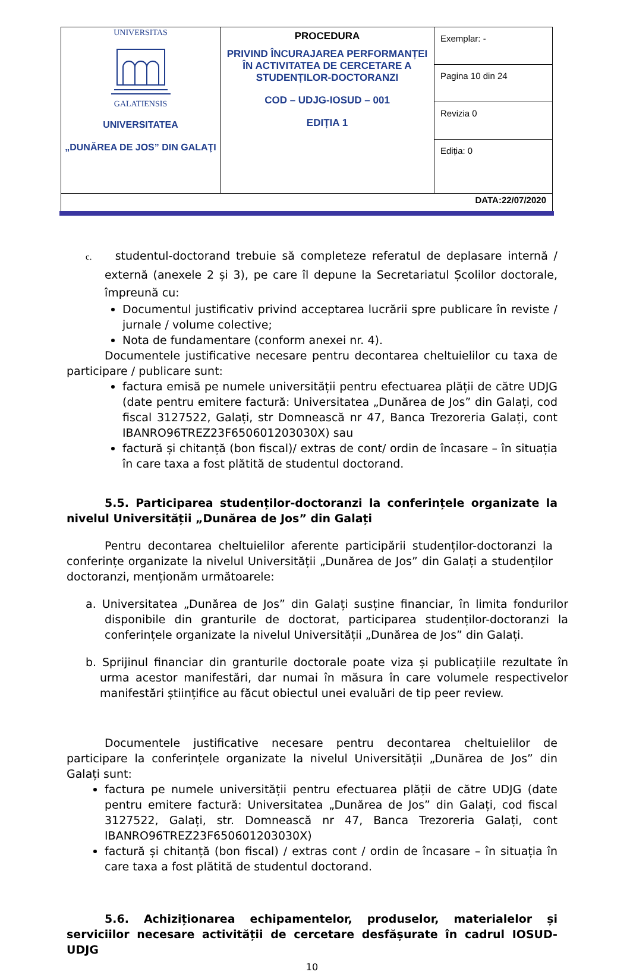| UNIVERSITAS GALATIENSIS UNIVERSITATEA „DUNĂREA DE JOS” DIN GALAŢI | PROCEDURA PRIVIND ÎNCURAJAREA PERFORMANȚEI ÎN ACTIVITATEA DE CERCETARE A STUDENȚILOR-DOCTORANZI COD – UDJG-IOSUD – 001 EDIȚIA 1 | Exemplar: - |
| | | Pagina 10 din 24 |
| | | Revizia 0 |
| | | Ediția: 0 |
| DATA:22/07/2020 | | |
c. studentul-doctorand trebuie să completeze referatul de deplasare internă / externă (anexele 2 și 3), pe care îl depune la Secretariatul Școlilor doctorale, împreună cu:
Documentul justificativ privind acceptarea lucrării spre publicare în reviste / jurnale / volume colective;
Nota de fundamentare (conform anexei nr. 4).
Documentele justificative necesare pentru decontarea cheltuielilor cu taxa de participare / publicare sunt:
factura emisă pe numele universității pentru efectuarea plății de către UDJG (date pentru emitere factură: Universitatea „Dunărea de Jos” din Galați, cod fiscal 3127522, Galați, str Domnească nr 47, Banca Trezoreria Galați, cont IBANRO96TREZ23F650601203030X) sau
factură și chitanță (bon fiscal)/ extras de cont/ ordin de încasare – în situația în care taxa a fost plătită de studentul doctorand.
5.5. Participarea studenților-doctoranzi la conferințele organizate la nivelul Universității „Dunărea de Jos” din Galați
Pentru decontarea cheltuielilor aferente participării studenților-doctoranzi la conferințe organizate la nivelul Universității „Dunărea de Jos” din Galați a studenților doctoranzi, menționăm următoarele:
a. Universitatea „Dunărea de Jos” din Galați susține financiar, în limita fondurilor disponibile din granturile de doctorat, participarea studenților-doctoranzi la conferințele organizate la nivelul Universității „Dunărea de Jos” din Galați.
b. Sprijinul financiar din granturile doctorale poate viza și publicațiile rezultate în urma acestor manifestări, dar numai în măsura în care volumele respectivelor manifestări științifice au făcut obiectul unei evaluări de tip peer review.
Documentele justificative necesare pentru decontarea cheltuielilor de participare la conferințele organizate la nivelul Universității „Dunărea de Jos” din Galați sunt:
factura pe numele universității pentru efectuarea plății de către UDJG (date pentru emitere factură: Universitatea „Dunărea de Jos” din Galați, cod fiscal 3127522, Galați, str. Domnească nr 47, Banca Trezoreria Galați, cont IBANRO96TREZ23F650601203030X)
factură și chitanță (bon fiscal) / extras cont / ordin de încasare – în situația în care taxa a fost plătită de studentul doctorand.
5.6. Achiziționarea echipamentelor, produselor, materialelor și serviciilor necesare activității de cercetare desfășurate în cadrul IOSUD-UDJG
10